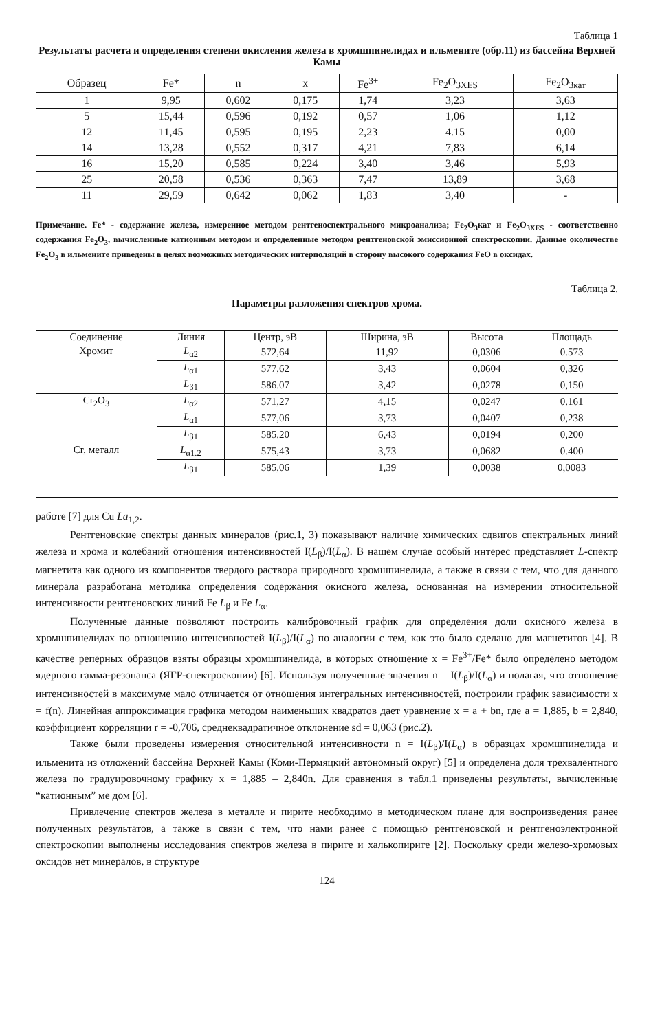Таблица 1
Результаты расчета и определения степени окисления железа в хромшпинелидах и ильмените (обр.11) из бассейна Верхней Камы
| Образец | Fe* | n | x | Fe<sup>3+</sup> | Fe<sub>2</sub>O<sub>3XES</sub> | Fe<sub>2</sub>O<sub>3кат</sub> |
| --- | --- | --- | --- | --- | --- | --- |
| 1 | 9,95 | 0,602 | 0,175 | 1,74 | 3,23 | 3,63 |
| 5 | 15,44 | 0,596 | 0,192 | 0,57 | 1,06 | 1,12 |
| 12 | 11,45 | 0,595 | 0,195 | 2,23 | 4.15 | 0,00 |
| 14 | 13,28 | 0,552 | 0,317 | 4,21 | 7,83 | 6,14 |
| 16 | 15,20 | 0,585 | 0,224 | 3,40 | 3,46 | 5,93 |
| 25 | 20,58 | 0,536 | 0,363 | 7,47 | 13,89 | 3,68 |
| 11 | 29,59 | 0,642 | 0,062 | 1,83 | 3,40 | - |
Примечание. Fe* - содержание железа, измеренное методом рентгеноспектрального микроанализа; Fe<sub>2</sub>O<sub>3</sub>кат и Fe<sub>2</sub>O<sub>3XES</sub> - соответственно содержания Fe<sub>2</sub>O<sub>3</sub>, вычисленные катионным методом и определенные методом рентгеновской эмиссионной спектроскопии. Данные околичестве Fe<sub>2</sub>O<sub>3</sub> в ильмените приведены в целях возможных методических интерполяций в сторону высокого содержания FeO в оксидах.
Таблица 2.
Параметры разложения спектров хрома.
| Соединение | Линия | Центр, эВ | Ширина, эВ | Высота | Площадь |
| --- | --- | --- | --- | --- | --- |
| Хромит | L<sub>α2</sub> | 572,64 | 11,92 | 0,0306 | 0.573 |
| | L<sub>α1</sub> | 577,62 | 3,43 | 0.0604 | 0,326 |
| | L<sub>β1</sub> | 586.07 | 3,42 | 0,0278 | 0,150 |
| Cr<sub>2</sub>O<sub>3</sub> | L<sub>α2</sub> | 571,27 | 4,15 | 0,0247 | 0.161 |
| | L<sub>α1</sub> | 577,06 | 3,73 | 0,0407 | 0,238 |
| | L<sub>β1</sub> | 585.20 | 6,43 | 0,0194 | 0,200 |
| Cr, металл | L<sub>α1.2</sub> | 575,43 | 3,73 | 0,0682 | 0.400 |
| | L<sub>β1</sub> | 585,06 | 1,39 | 0,0038 | 0,0083 |
работе [7] для Cu La<sub>1,2</sub>.
Рентгеновские спектры данных минералов (рис.1, 3) показывают наличие химических сдвигов спектральных линий железа и хрома и колебаний отношения интенсивностей I(L<sub>β</sub>)/I(L<sub>α</sub>). В нашем случае особый интерес представляет L-спектр магнетита как одного из компонентов твердого раствора природного хромшпинелида, а также в связи с тем, что для данного минерала разработана методика определения содержания окисного железа, основанная на измерении относительной интенсивности рентгеновских линий Fe L<sub>β</sub> и Fe L<sub>α</sub>.
Полученные данные позволяют построить калибровочный график для определения доли окисного железа в хромшпинелидах по отношению интенсивностей I(L<sub>β</sub>)/I(L<sub>α</sub>) по аналогии с тем, как это было сделано для магнетитов [4]. В качестве реперных образцов взяты образцы хромшпинелида, в которых отношение x = Fe<sup>3+</sup>/Fe* было определено методом ядерного гамма-резонанса (ЯГР-спектроскопии) [6]. Используя полученные значения n = I(L<sub>β</sub>)/I(L<sub>α</sub>) и полагая, что отношение интенсивностей в максимуме мало отличается от отношения интегральных интенсивностей, построили график зависимости x = f(n). Линейная аппроксимация графика методом наименьших квадратов дает уравнение x = a + bn, где a = 1,885, b = 2,840, коэффициент корреляции r = -0,706, среднеквадратичное отклонение sd = 0,063 (рис.2).
Также были проведены измерения относительной интенсивности n = I(L<sub>β</sub>)/I(L<sub>α</sub>) в образцах хромшпинелида и ильменита из отложений бассейна Верхней Камы (Коми-Пермяцкий автономный округ) [5] и определена доля трехвалентного железа по градуировочному графику x = 1,885 – 2,840n. Для сравнения в табл.1 приведены результаты, вычисленные “катионным” ме дом [6].
Привлечение спектров железа в металле и пирите необходимо в методическом плане для воспроизведения ранее полученных результатов, а также в связи с тем, что нами ранее с помощью рентгеновской и рентгеноэлектронной спектроскопии выполнены исследования спектров железа в пирите и халькопирите [2]. Поскольку среди железо-хромовых оксидов нет минералов, в структуре
124